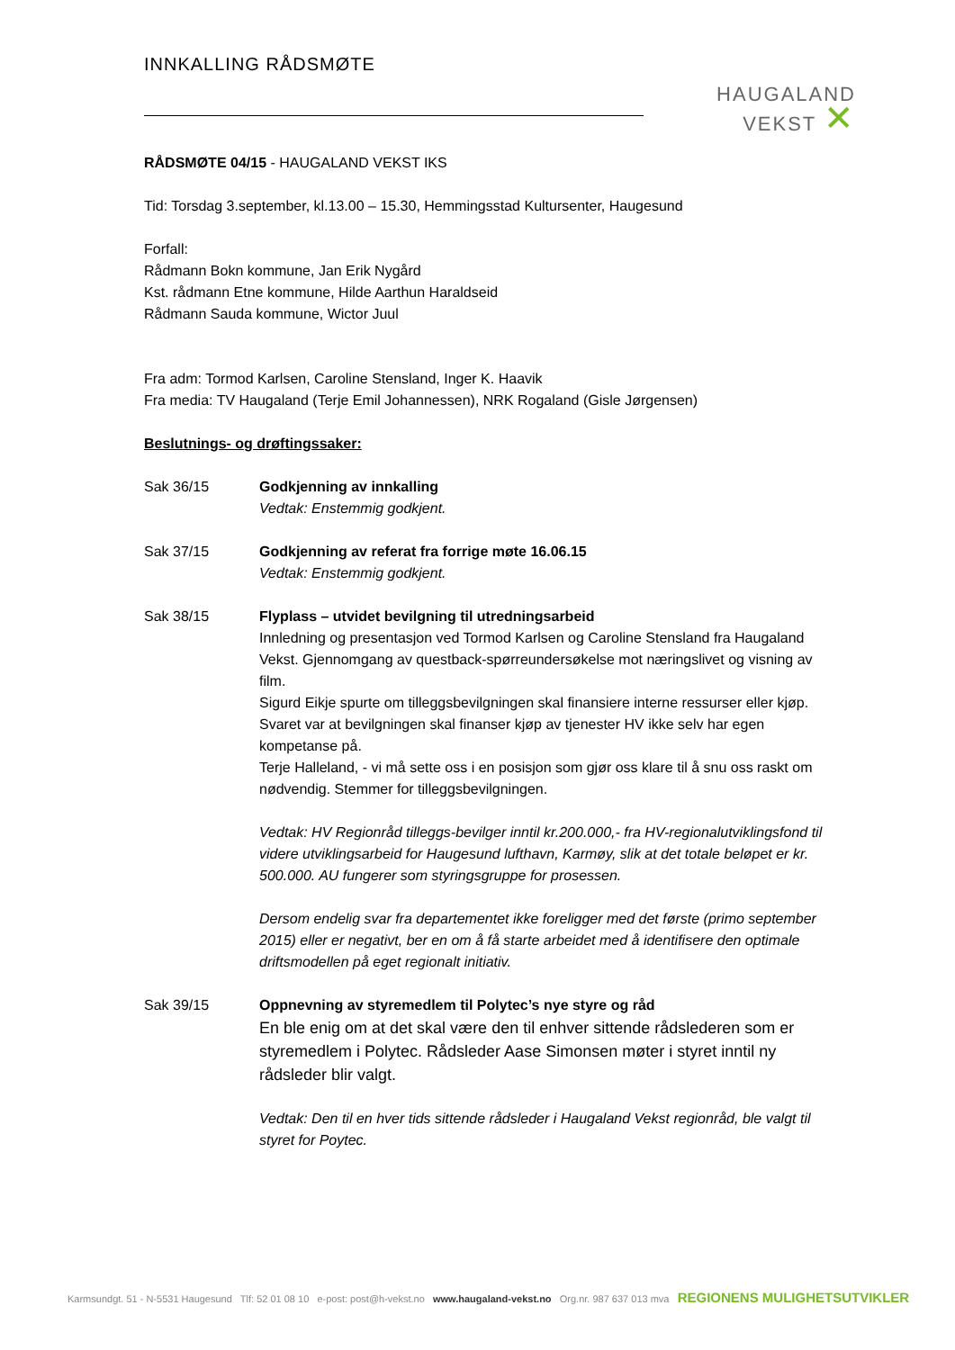HAUGALAND
VEKST ✕
INNKALLING RÅDSMØTE
RÅDSMØTE 04/15 - HAUGALAND VEKST IKS
Tid: Torsdag 3.september, kl.13.00 – 15.30, Hemmingsstad Kultursenter, Haugesund
Forfall:
Rådmann Bokn kommune, Jan Erik Nygård
Kst. rådmann Etne kommune, Hilde Aarthun Haraldseid
Rådmann Sauda kommune, Wictor Juul
Fra adm: Tormod Karlsen, Caroline Stensland, Inger K. Haavik
Fra media: TV Haugaland (Terje Emil Johannessen), NRK Rogaland (Gisle Jørgensen)
Beslutnings- og drøftingssaker:
Sak 36/15 Godkjenning av innkalling
Vedtak: Enstemmig godkjent.
Sak 37/15 Godkjenning av referat fra forrige møte 16.06.15
Vedtak: Enstemmig godkjent.
Sak 38/15 Flyplass – utvidet bevilgning til utredningsarbeid
Innledning og presentasjon ved Tormod Karlsen og Caroline Stensland fra Haugaland Vekst. Gjennomgang av questback-spørreundersøkelse mot næringslivet og visning av film.
Sigurd Eikje spurte om tilleggsbevilgningen skal finansiere interne ressurser eller kjøp. Svaret var at bevilgningen skal finanser kjøp av tjenester HV ikke selv har egen kompetanse på.
Terje Halleland, - vi må sette oss i en posisjon som gjør oss klare til å snu oss raskt om nødvendig. Stemmer for tilleggsbevilgningen.
Vedtak: HV Regionråd tilleggs-bevilger inntil kr.200.000,- fra HV-regionalutviklingsfond til videre utviklingsarbeid for Haugesund lufthavn, Karmøy, slik at det totale beløpet er kr. 500.000. AU fungerer som styringsgruppe for prosessen.
Dersom endelig svar fra departementet ikke foreligger med det første (primo september 2015) eller er negativt, ber en om å få starte arbeidet med å identifisere den optimale driftsmodellen på eget regionalt initiativ.
Sak 39/15 Oppnevning av styremedlem til Polytec’s nye styre og råd
En ble enig om at det skal være den til enhver sittende rådslederen som er styremedlem i Polytec. Rådsleder Aase Simonsen møter i styret inntil ny rådsleder blir valgt.
Vedtak: Den til en hver tids sittende rådsleder i Haugaland Vekst regionråd, ble valgt til styret for Poytec.
Karmsundgt. 51 - N-5531 Haugesund Tlf: 52 01 08 10 e-post: post@h-vekst.no www.haugaland-vekst.no Org.nr. 987 637 013 mva REGIONENS MULIGHETSUTVIKLER